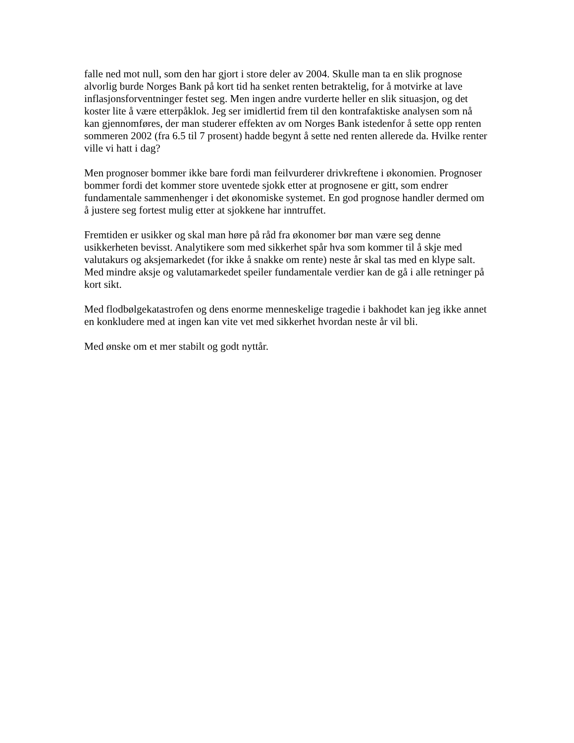falle ned mot null, som den har gjort i store deler av 2004. Skulle man ta en slik prognose alvorlig burde Norges Bank på kort tid ha senket renten betraktelig, for å motvirke at lave inflasjonsforventninger festet seg. Men ingen andre vurderte heller en slik situasjon, og det koster lite å være etterpåklok. Jeg ser imidlertid frem til den kontrafaktiske analysen som nå kan gjennomføres, der man studerer effekten av om Norges Bank istedenfor å sette opp renten sommeren 2002 (fra 6.5 til 7 prosent) hadde begynt å sette ned renten allerede da. Hvilke renter ville vi hatt i dag?
Men prognoser bommer ikke bare fordi man feilvurderer drivkreftene i økonomien. Prognoser bommer fordi det kommer store uventede sjokk etter at prognosene er gitt, som endrer fundamentale sammenhenger i det økonomiske systemet. En god prognose handler dermed om å justere seg fortest mulig etter at sjokkene har inntruffet.
Fremtiden er usikker og skal man høre på råd fra økonomer bør man være seg denne usikkerheten bevisst. Analytikere som med sikkerhet spår hva som kommer til å skje med valutakurs og aksjemarkedet (for ikke å snakke om rente) neste år skal tas med en klype salt. Med mindre aksje og valutamarkedet speiler fundamentale verdier kan de gå i alle retninger på kort sikt.
Med flodbølgekatastrofen og dens enorme menneskelige tragedie i bakhodet kan jeg ikke annet en konkludere med at ingen kan vite vet med sikkerhet hvordan neste år vil bli.
Med ønske om et mer stabilt og godt nyttår.